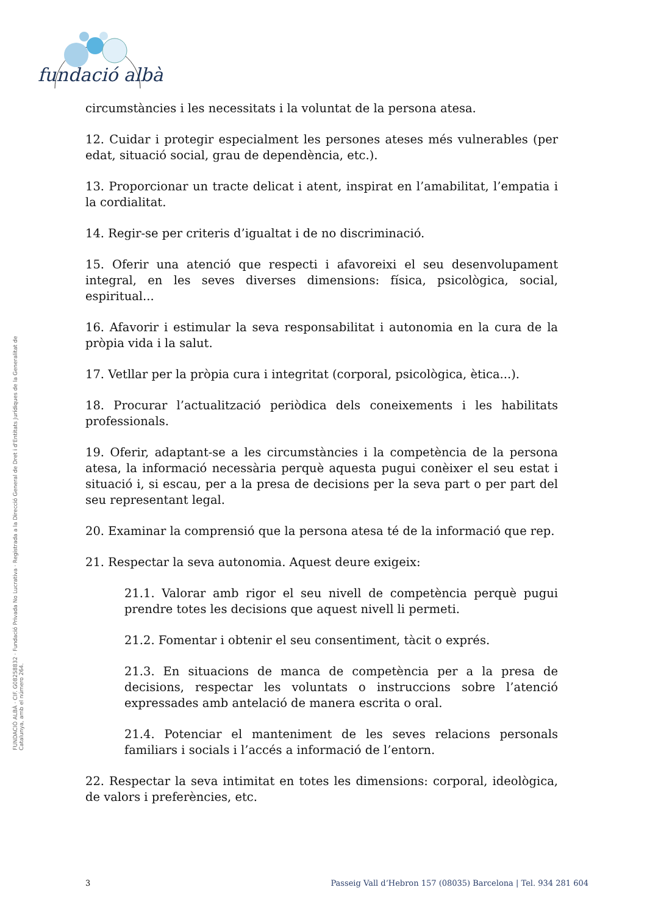fundació albà
FUNDACIÓ ALBÀ · CIF. G08258832 · Fundació Privada No Lucrativa · Registrada a la Direcció General de Dret i d'Entitats Jurídiques de la Generalitat de Catalunya, amb el número 264.
circumstàncies i les necessitats i la voluntat de la persona atesa.
12. Cuidar i protegir especialment les persones ateses més vulnerables (per edat, situació social, grau de dependència, etc.).
13. Proporcionar un tracte delicat i atent, inspirat en l’amabilitat, l’empatia i la cordialitat.
14. Regir-se per criteris d’igualtat i de no discriminació.
15. Oferir una atenció que respecti i afavoreixi el seu desenvolupament integral, en les seves diverses dimensions: física, psicològica, social, espiritual...
16. Afavorir i estimular la seva responsabilitat i autonomia en la cura de la pròpia vida i la salut.
17. Vetllar per la pròpia cura i integritat (corporal, psicològica, ètica...).
18. Procurar l’actualització periòdica dels coneixements i les habilitats professionals.
19. Oferir, adaptant-se a les circumstàncies i la competència de la persona atesa, la informació necessària perquè aquesta pugui conèixer el seu estat i situació i, si escau, per a la presa de decisions per la seva part o per part del seu representant legal.
20. Examinar la comprensió que la persona atesa té de la informació que rep.
21. Respectar la seva autonomia. Aquest deure exigeix:
21.1. Valorar amb rigor el seu nivell de competència perquè pugui prendre totes les decisions que aquest nivell li permeti.
21.2. Fomentar i obtenir el seu consentiment, tàcit o exprés.
21.3. En situacions de manca de competència per a la presa de decisions, respectar les voluntats o instruccions sobre l’atenció expressades amb antelació de manera escrita o oral.
21.4. Potenciar el manteniment de les seves relacions personals familiars i socials i l’accés a informació de l’entorn.
22. Respectar la seva intimitat en totes les dimensions: corporal, ideològica, de valors i preferències, etc.
3 Passeig Vall d’Hebron 157 (08035) Barcelona | Tel. 934 281 604